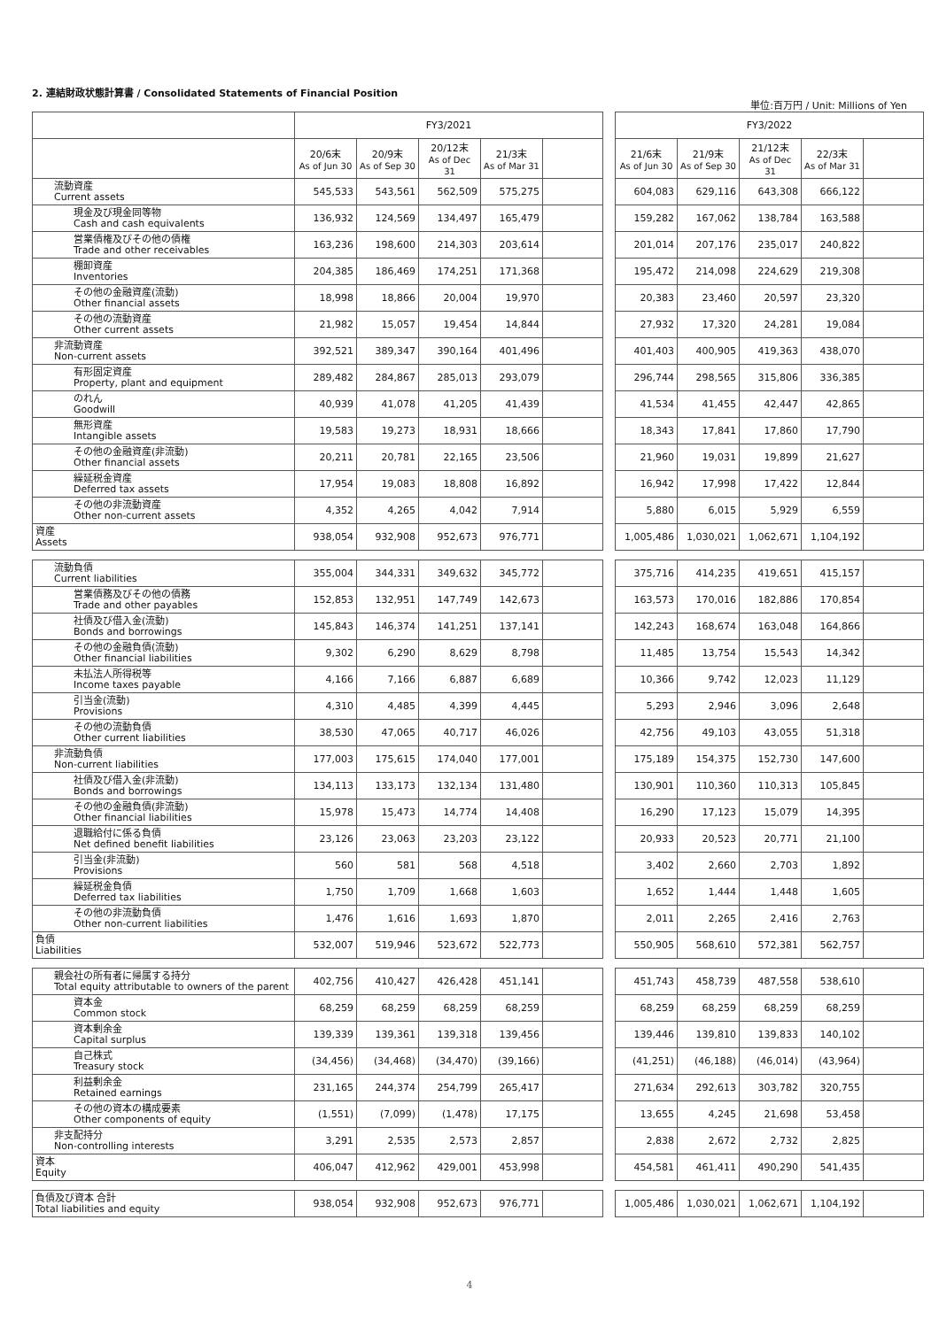2. 連結財政状態計算書 / Consolidated Statements of Financial Position
単位:百万円 / Unit: Millions of Yen
| | FY3/2021 | | | | | | FY3/2022 | | | | |
| | 20/6末 As of Jun 30 | 20/9末 As of Sep 30 | 20/12末 As of Dec 31 | 21/3末 As of Mar 31 | | | 21/6末 As of Jun 30 | 21/9末 As of Sep 30 | 21/12末 As of Dec 31 | 22/3末 As of Mar 31 | |
| 流動資産 Current assets | 545,533 | 543,561 | 562,509 | 575,275 | | | 604,083 | 629,116 | 643,308 | 666,122 | |
| 現金及び現金同等物 Cash and cash equivalents | 136,932 | 124,569 | 134,497 | 165,479 | | | 159,282 | 167,062 | 138,784 | 163,588 | |
| 営業債権及びその他の債権 Trade and other receivables | 163,236 | 198,600 | 214,303 | 203,614 | | | 201,014 | 207,176 | 235,017 | 240,822 | |
| 棚卸資産 Inventories | 204,385 | 186,469 | 174,251 | 171,368 | | | 195,472 | 214,098 | 224,629 | 219,308 | |
| その他の金融資産(流動) Other financial assets | 18,998 | 18,866 | 20,004 | 19,970 | | | 20,383 | 23,460 | 20,597 | 23,320 | |
| その他の流動資産 Other current assets | 21,982 | 15,057 | 19,454 | 14,844 | | | 27,932 | 17,320 | 24,281 | 19,084 | |
| 非流動資産 Non-current assets | 392,521 | 389,347 | 390,164 | 401,496 | | | 401,403 | 400,905 | 419,363 | 438,070 | |
| 有形固定資産 Property, plant and equipment | 289,482 | 284,867 | 285,013 | 293,079 | | | 296,744 | 298,565 | 315,806 | 336,385 | |
| のれん Goodwill | 40,939 | 41,078 | 41,205 | 41,439 | | | 41,534 | 41,455 | 42,447 | 42,865 | |
| 無形資産 Intangible assets | 19,583 | 19,273 | 18,931 | 18,666 | | | 18,343 | 17,841 | 17,860 | 17,790 | |
| その他の金融資産(非流動) Other financial assets | 20,211 | 20,781 | 22,165 | 23,506 | | | 21,960 | 19,031 | 19,899 | 21,627 | |
| 繰延税金資産 Deferred tax assets | 17,954 | 19,083 | 18,808 | 16,892 | | | 16,942 | 17,998 | 17,422 | 12,844 | |
| その他の非流動資産 Other non-current assets | 4,352 | 4,265 | 4,042 | 7,914 | | | 5,880 | 6,015 | 5,929 | 6,559 | |
| 資産 Assets | 938,054 | 932,908 | 952,673 | 976,771 | | | 1,005,486 | 1,030,021 | 1,062,671 | 1,104,192 | |
| 流動負債 Current liabilities | 355,004 | 344,331 | 349,632 | 345,772 | | | 375,716 | 414,235 | 419,651 | 415,157 | |
| 営業債務及びその他の債務 Trade and other payables | 152,853 | 132,951 | 147,749 | 142,673 | | | 163,573 | 170,016 | 182,886 | 170,854 | |
| 社債及び借入金(流動) Bonds and borrowings | 145,843 | 146,374 | 141,251 | 137,141 | | | 142,243 | 168,674 | 163,048 | 164,866 | |
| その他の金融負債(流動) Other financial liabilities | 9,302 | 6,290 | 8,629 | 8,798 | | | 11,485 | 13,754 | 15,543 | 14,342 | |
| 未払法人所得税等 Income taxes payable | 4,166 | 7,166 | 6,887 | 6,689 | | | 10,366 | 9,742 | 12,023 | 11,129 | |
| 引当金(流動) Provisions | 4,310 | 4,485 | 4,399 | 4,445 | | | 5,293 | 2,946 | 3,096 | 2,648 | |
| その他の流動負債 Other current liabilities | 38,530 | 47,065 | 40,717 | 46,026 | | | 42,756 | 49,103 | 43,055 | 51,318 | |
| 非流動負債 Non-current liabilities | 177,003 | 175,615 | 174,040 | 177,001 | | | 175,189 | 154,375 | 152,730 | 147,600 | |
| 社債及び借入金(非流動) Bonds and borrowings | 134,113 | 133,173 | 132,134 | 131,480 | | | 130,901 | 110,360 | 110,313 | 105,845 | |
| その他の金融負債(非流動) Other financial liabilities | 15,978 | 15,473 | 14,774 | 14,408 | | | 16,290 | 17,123 | 15,079 | 14,395 | |
| 退職給付に係る負債 Net defined benefit liabilities | 23,126 | 23,063 | 23,203 | 23,122 | | | 20,933 | 20,523 | 20,771 | 21,100 | |
| 引当金(非流動) Provisions | 560 | 581 | 568 | 4,518 | | | 3,402 | 2,660 | 2,703 | 1,892 | |
| 繰延税金負債 Deferred tax liabilities | 1,750 | 1,709 | 1,668 | 1,603 | | | 1,652 | 1,444 | 1,448 | 1,605 | |
| その他の非流動負債 Other non-current liabilities | 1,476 | 1,616 | 1,693 | 1,870 | | | 2,011 | 2,265 | 2,416 | 2,763 | |
| 負債 Liabilities | 532,007 | 519,946 | 523,672 | 522,773 | | | 550,905 | 568,610 | 572,381 | 562,757 | |
| 親会社の所有者に帰属する持分 Total equity attributable to owners of the parent | 402,756 | 410,427 | 426,428 | 451,141 | | | 451,743 | 458,739 | 487,558 | 538,610 | |
| 資本金 Common stock | 68,259 | 68,259 | 68,259 | 68,259 | | | 68,259 | 68,259 | 68,259 | 68,259 | |
| 資本剰余金 Capital surplus | 139,339 | 139,361 | 139,318 | 139,456 | | | 139,446 | 139,810 | 139,833 | 140,102 | |
| 自己株式 Treasury stock | (34,456) | (34,468) | (34,470) | (39,166) | | | (41,251) | (46,188) | (46,014) | (43,964) | |
| 利益剰余金 Retained earnings | 231,165 | 244,374 | 254,799 | 265,417 | | | 271,634 | 292,613 | 303,782 | 320,755 | |
| その他の資本の構成要素 Other components of equity | (1,551) | (7,099) | (1,478) | 17,175 | | | 13,655 | 4,245 | 21,698 | 53,458 | |
| 非支配持分 Non-controlling interests | 3,291 | 2,535 | 2,573 | 2,857 | | | 2,838 | 2,672 | 2,732 | 2,825 | |
| 資本 Equity | 406,047 | 412,962 | 429,001 | 453,998 | | | 454,581 | 461,411 | 490,290 | 541,435 | |
| 負債及び資本 合計 Total liabilities and equity | 938,054 | 932,908 | 952,673 | 976,771 | | | 1,005,486 | 1,030,021 | 1,062,671 | 1,104,192 | |
4